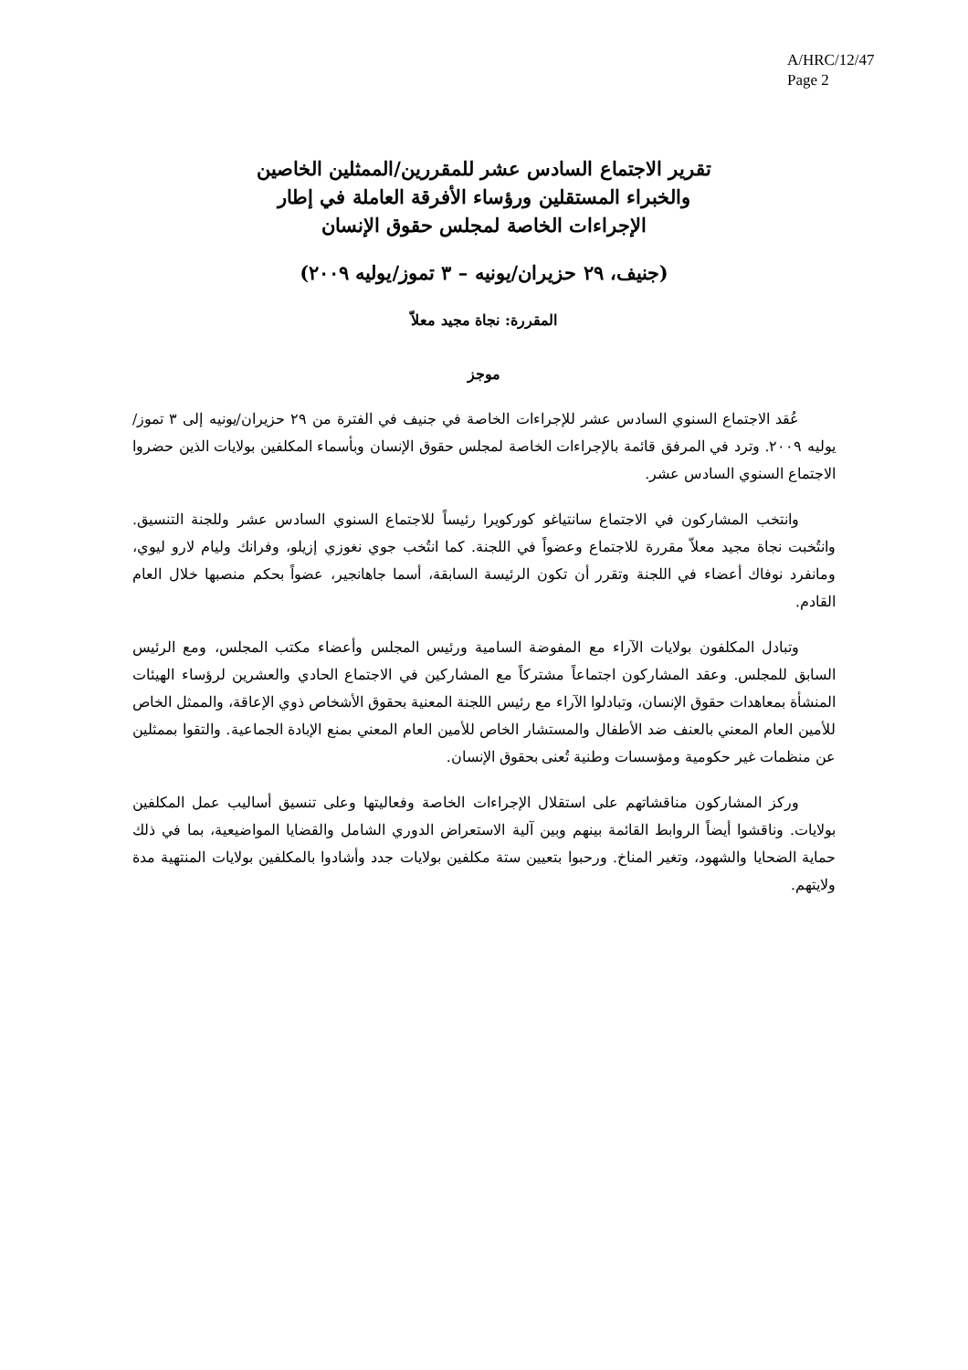A/HRC/12/47
Page 2
تقرير الاجتماع السادس عشر للمقررين/الممثلين الخاصين
والخبراء المستقلين ورؤساء الأفرقة العاملة في إطار
الإجراءات الخاصة لمجلس حقوق الإنسان
(جنيف، ٢٩ حزيران/يونيه – ٣ تموز/يوليه ٢٠٠٩)
المقررة: نجاة مجيد معلاّ
موجز
عُقد الاجتماع السنوي السادس عشر للإجراءات الخاصة في جنيف في الفترة من ٢٩ حزيران/يونيه إلى ٣ تموز/يوليه ٢٠٠٩. وترد في المرفق قائمة بالإجراءات الخاصة لمجلس حقوق الإنسان وبأسماء المكلفين بولايات الذين حضروا الاجتماع السنوي السادس عشر.
وانتخب المشاركون في الاجتماع سانتياغو كوركويرا رئيساً للاجتماع السنوي السادس عشر وللجنة التنسيق. وانتُخبت نجاة مجيد معلاّ مقررة للاجتماع وعضواً في اللجنة. كما انتُخب جوي نغوزي إزيلو، وفرانك وليام لارو ليوي، ومانفرد نوفاك أعضاء في اللجنة وتقرر أن تكون الرئيسة السابقة، أسما جاهانجير، عضواً بحكم منصبها خلال العام القادم.
وتبادل المكلفون بولايات الآراء مع المفوضة السامية ورئيس المجلس وأعضاء مكتب المجلس، ومع الرئيس السابق للمجلس. وعقد المشاركون اجتماعاً مشتركاً مع المشاركين في الاجتماع الحادي والعشرين لرؤساء الهيئات المنشأة بمعاهدات حقوق الإنسان، وتبادلوا الآراء مع رئيس اللجنة المعنية بحقوق الأشخاص ذوي الإعاقة، والممثل الخاص للأمين العام المعني بالعنف ضد الأطفال والمستشار الخاص للأمين العام المعني بمنع الإبادة الجماعية. والتقوا بممثلين عن منظمات غير حكومية ومؤسسات وطنية تُعنى بحقوق الإنسان.
وركز المشاركون مناقشاتهم على استقلال الإجراءات الخاصة وفعاليتها وعلى تنسيق أساليب عمل المكلفين بولايات. وناقشوا أيضاً الروابط القائمة بينهم وبين آلية الاستعراض الدوري الشامل والقضايا المواضيعية، بما في ذلك حماية الضحايا والشهود، وتغير المناخ. ورحبوا بتعيين ستة مكلفين بولايات جدد وأشادوا بالمكلفين بولايات المنتهية مدة ولايتهم.